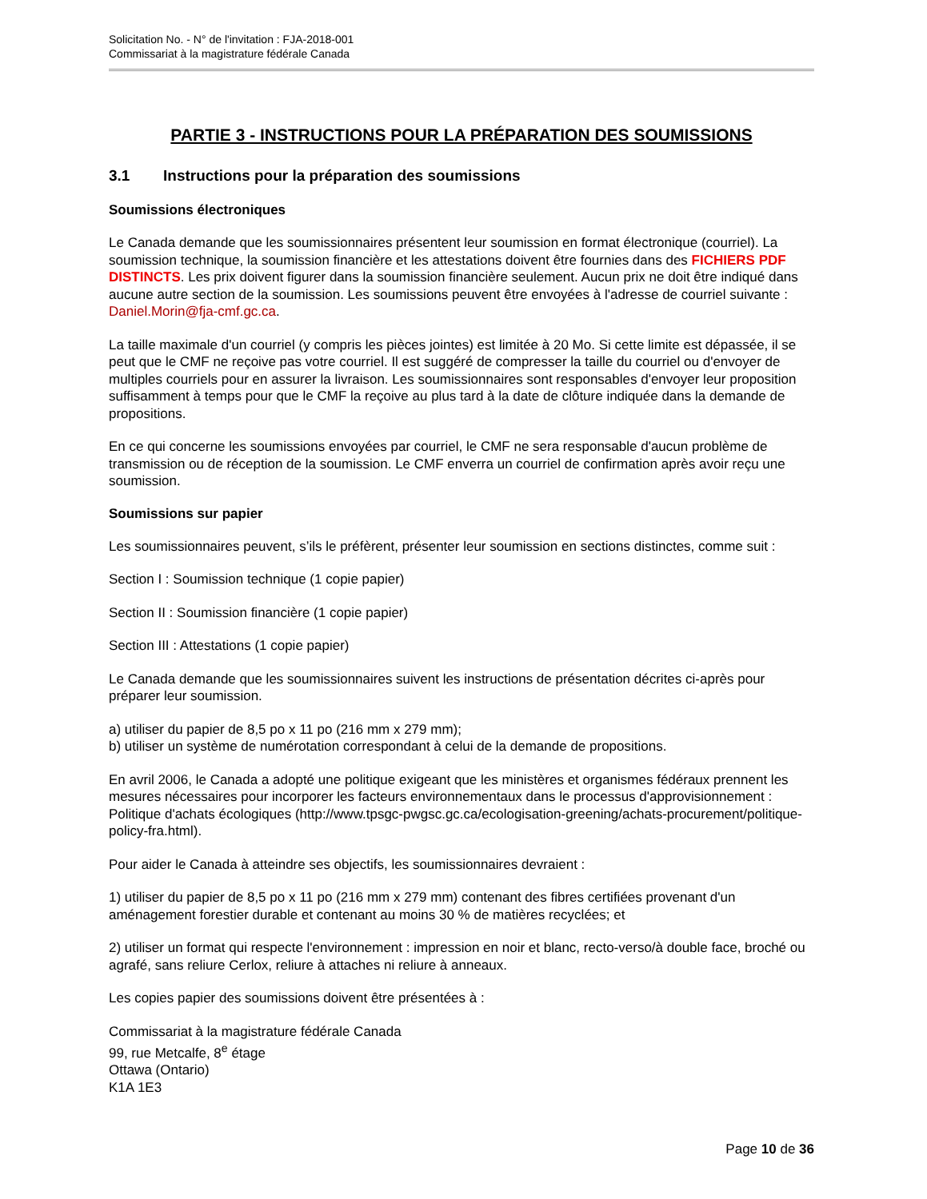Solicitation No. - N° de l'invitation : FJA-2018-001
Commissariat à la magistrature fédérale Canada
PARTIE 3 - INSTRUCTIONS POUR LA PRÉPARATION DES SOUMISSIONS
3.1 Instructions pour la préparation des soumissions
Soumissions électroniques
Le Canada demande que les soumissionnaires présentent leur soumission en format électronique (courriel). La soumission technique, la soumission financière et les attestations doivent être fournies dans des FICHIERS PDF DISTINCTS. Les prix doivent figurer dans la soumission financière seulement. Aucun prix ne doit être indiqué dans aucune autre section de la soumission. Les soumissions peuvent être envoyées à l'adresse de courriel suivante : Daniel.Morin@fja-cmf.gc.ca.
La taille maximale d'un courriel (y compris les pièces jointes) est limitée à 20 Mo. Si cette limite est dépassée, il se peut que le CMF ne reçoive pas votre courriel. Il est suggéré de compresser la taille du courriel ou d'envoyer de multiples courriels pour en assurer la livraison. Les soumissionnaires sont responsables d'envoyer leur proposition suffisamment à temps pour que le CMF la reçoive au plus tard à la date de clôture indiquée dans la demande de propositions.
En ce qui concerne les soumissions envoyées par courriel, le CMF ne sera responsable d'aucun problème de transmission ou de réception de la soumission. Le CMF enverra un courriel de confirmation après avoir reçu une soumission.
Soumissions sur papier
Les soumissionnaires peuvent, s’ils le préfèrent, présenter leur soumission en sections distinctes, comme suit :
Section I : Soumission technique (1 copie papier)
Section II : Soumission financière (1 copie papier)
Section III : Attestations (1 copie papier)
Le Canada demande que les soumissionnaires suivent les instructions de présentation décrites ci-après pour préparer leur soumission.
a) utiliser du papier de 8,5 po x 11 po (216 mm x 279 mm);
b) utiliser un système de numérotation correspondant à celui de la demande de propositions.
En avril 2006, le Canada a adopté une politique exigeant que les ministères et organismes fédéraux prennent les mesures nécessaires pour incorporer les facteurs environnementaux dans le processus d'approvisionnement : Politique d'achats écologiques (http://www.tpsgc-pwgsc.gc.ca/ecologisation-greening/achats-procurement/politique-policy-fra.html).
Pour aider le Canada à atteindre ses objectifs, les soumissionnaires devraient :
1) utiliser du papier de 8,5 po x 11 po (216 mm x 279 mm) contenant des fibres certifiées provenant d'un aménagement forestier durable et contenant au moins 30 % de matières recyclées; et
2) utiliser un format qui respecte l'environnement : impression en noir et blanc, recto-verso/à double face, broché ou agrafé, sans reliure Cerlox, reliure à attaches ni reliure à anneaux.
Les copies papier des soumissions doivent être présentées à :
Commissariat à la magistrature fédérale Canada
99, rue Metcalfe, 8<sup>e</sup> étage
Ottawa (Ontario)
K1A 1E3
Page 10 de 36